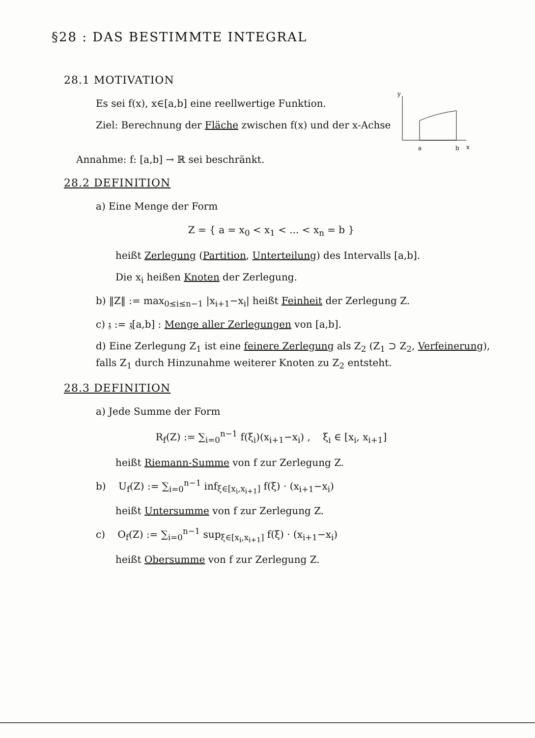§28 : DAS BESTIMMTE INTEGRAL
28.1 MOTIVATION
y
a
b
x
Es sei f(x), x∈[a,b] eine reellwertige Funktion.
Ziel: Berechnung der Fläche zwischen f(x) und der x-Achse
Annahme: f: [a,b] → ℝ sei beschränkt.
28.2 DEFINITION
a) Eine Menge der Form
Z = { a = x<sub>0</sub> < x<sub>1</sub> < ... < x<sub>n</sub> = b }
heißt Zerlegung (Partition, Unterteilung) des Intervalls [a,b].
Die x<sub>i</sub> heißen Knoten der Zerlegung.
b) ‖Z‖ := max<sub>0≤i≤n−1</sub> |x<sub>i+1</sub>−x<sub>i</sub>| heißt Feinheit der Zerlegung Z.
c) 𝔷 := 𝔷[a,b] : Menge aller Zerlegungen von [a,b].
d) Eine Zerlegung Z<sub>1</sub> ist eine feinere Zerlegung als Z<sub>2</sub> (Z<sub>1</sub> ⊃ Z<sub>2</sub>, Verfeinerung), falls Z<sub>1</sub> durch Hinzunahme weiterer Knoten zu Z<sub>2</sub> entsteht.
28.3 DEFINITION
a) Jede Summe der Form
R<sub>f</sub>(Z) := ∑<sub>i=0</sub><sup>n−1</sup> f(ξ<sub>i</sub>)(x<sub>i+1</sub>−x<sub>i</sub>) , ξ<sub>i</sub> ∈ [x<sub>i</sub>, x<sub>i+1</sub>]
heißt Riemann-Summe von f zur Zerlegung Z.
b) U<sub>f</sub>(Z) := ∑<sub>i=0</sub><sup>n−1</sup> inf<sub>ξ∈[x<sub>i</sub>,x<sub>i+1</sub>]</sub> f(ξ) · (x<sub>i+1</sub>−x<sub>i</sub>)
heißt Untersumme von f zur Zerlegung Z.
c) O<sub>f</sub>(Z) := ∑<sub>i=0</sub><sup>n−1</sup> sup<sub>ξ∈[x<sub>i</sub>,x<sub>i+1</sub>]</sub> f(ξ) · (x<sub>i+1</sub>−x<sub>i</sub>)
heißt Obersumme von f zur Zerlegung Z.